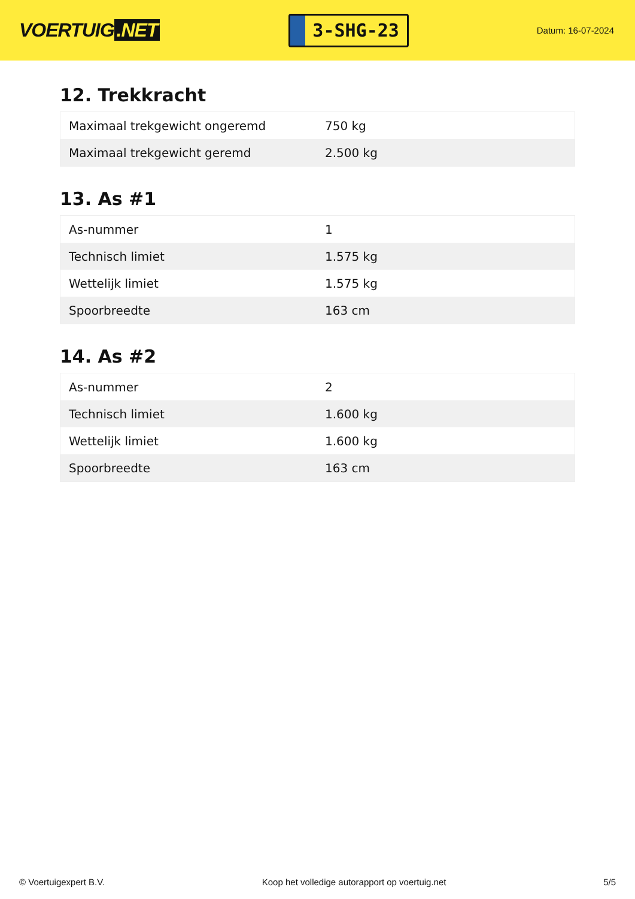VOERTUIG.NET
3-SHG-23
Datum: 16-07-2024
12. Trekkracht
| Maximaal trekgewicht ongeremd | 750 kg |
| Maximaal trekgewicht geremd | 2.500 kg |
13. As #1
| As-nummer | 1 |
| Technisch limiet | 1.575 kg |
| Wettelijk limiet | 1.575 kg |
| Spoorbreedte | 163 cm |
14. As #2
| As-nummer | 2 |
| Technisch limiet | 1.600 kg |
| Wettelijk limiet | 1.600 kg |
| Spoorbreedte | 163 cm |
© Voertuigexpert B.V. Koop het volledige autorapport op voertuig.net 5/5